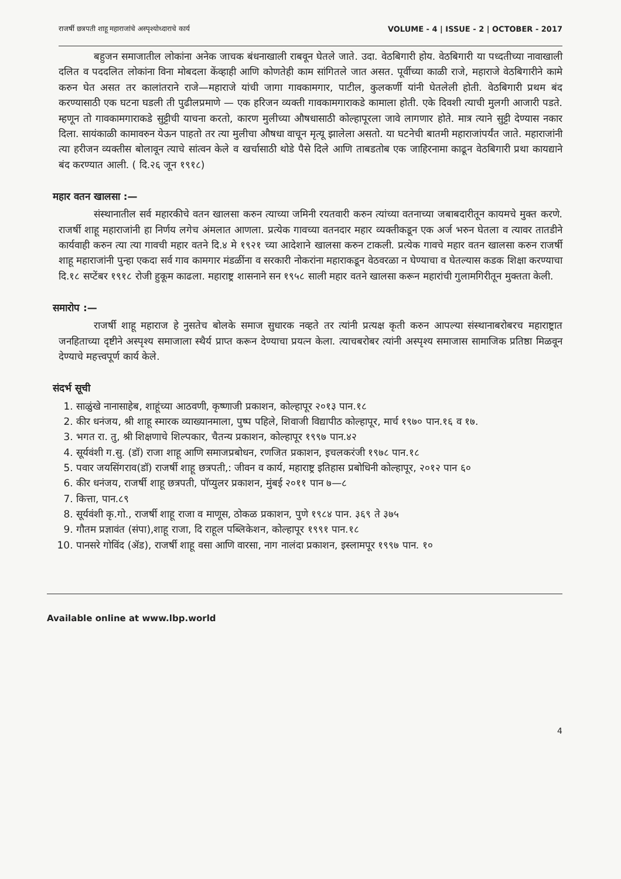राजर्षी छत्रपती शाहू महाराजांचे अस्पृश्योध्दाराचे कार्य VOLUME - 4 | ISSUE - 2 | OCTOBER - 2017
बहुजन समाजातील लोकांना अनेक जाचक बंधनाखाली राबवून घेतले जाते. उदा. वेठबिगारी होय. वेठबिगारी या पध्दतीच्या नावाखाली दलित व पददलित लोकांना विना मोबदला केंव्हाही आणि कोणतेही काम सांगितले जात असत. पूर्वीच्या काळी राजे, महाराजे वेठबिगारीने कामे करुन घेत असत तर कालांतराने राजे—महाराजे यांची जागा गावकामगार, पाटील, कुलकर्णी यांनी घेतलेली होती. वेठबिगारी प्रथम बंद करण्यासाठी एक घटना घडली ती पुढीलप्रमाणे — एक हरिजन व्यक्ती गावकामगाराकडे कामाला होती. एके दिवशी त्याची मुलगी आजारी पडते. म्हणून तो गावकामगाराकडे सुट्टीची याचना करतो, कारण मुलीच्या औषधासाठी कोल्हापूरला जावे लागणार होते. मात्र त्याने सुट्टी देण्यास नकार दिला. सायंकाळी कामावरुन येऊन पाहतो तर त्या मुलीचा औषधा वाचून मृत्यू झालेला असतो. या घटनेची बातमी महाराजांपर्यंत जाते. महाराजांनी त्या हरीजन व्यक्तीस बोलावून त्याचे सांत्वन केले व खर्चासाठी थोडे पैसे दिले आणि ताबडतोब एक जाहिरनामा काढून वेठबिगारी प्रथा कायद्याने बंद करण्यात आली. ( दि.२६ जून १९१८)
महार वतन खालसा :—
संस्थानातील सर्व महारकीचे वतन खालसा करुन त्याच्या जमिनी रयतवारी करुन त्यांच्या वतनाच्या जबाबदारीतून कायमचे मुक्त करणे. राजर्षी शाहू महाराजांनी हा निर्णय लगेच अंमलात आणला. प्रत्येक गावच्या वतनदार महार व्यक्तीकडून एक अर्ज भरुन घेतला व त्यावर तातडीने कार्यवाही करुन त्या त्या गावची महार वतने दि.४ मे १९२१ च्या आदेशाने खालसा करुन टाकली. प्रत्येक गावचे महार वतन खालसा करुन राजर्षी शाहू महाराजांनी पुन्हा एकदा सर्व गाव कामगार मंडळींना व सरकारी नोकरांना महाराकडून वेठवरळा न घेण्याचा व घेतल्यास कडक शिक्षा करण्याचा दि.१८ सप्टेंबर १९१८ रोजी हुकूम काढला. महाराष्ट्र शासनाने सन १९५८ साली महार वतने खालसा करून महारांची गुलामगिरीतून मुक्तता केली.
समारोप :—
राजर्षी शाहू महाराज हे नुसतेच बोलके समाज सुधारक नव्हते तर त्यांनी प्रत्यक्ष कृती करुन आपल्या संस्थानाबरोबरच महाराष्ट्रात जनहिताच्या दृष्टीने अस्पृश्य समाजाला स्थैर्य प्राप्त करून देण्याचा प्रयत्न केला. त्याचबरोबर त्यांनी अस्पृश्य समाजास सामाजिक प्रतिष्ठा मिळवून देण्याचे महत्त्वपूर्ण कार्य केले.
संदर्भ सूची
1. साळुंखे नानासाहेब, शाहूंच्या आठवणी, कृष्णाजी प्रकाशन, कोल्हापूर २०१३ पान.१८
2. कीर धनंजय, श्री शाहू स्मारक व्याख्यानमाला, पुष्प पहिले, शिवाजी विद्यापीठ कोल्हापूर, मार्च १९७० पान.१६ व १७.
3. भगत रा. तु, श्री शिक्षणाचे शिल्पकार, चैतन्य प्रकाशन, कोल्हापूर १९९७ पान.४२
4. सूर्यवंशी ग.सु. (डॉ) राजा शाहू आणि समाजप्रबोधन, रणजित प्रकाशन, इचलकरंजी १९७८ पान.१८
5. पवार जयसिंगराव(डॉ) राजर्षी शाहू छत्रपती,: जीवन व कार्य, महाराष्ट्र इतिहास प्रबोधिनी कोल्हापूर, २०१२ पान ६०
6. कीर धनंजय, राजर्षी शाहू छत्रपती, पॉप्युलर प्रकाशन, मुंबई २०११ पान ७—८
7. कित्ता, पान.८९
8. सूर्यवंशी कृ.गो., राजर्षी शाहू राजा व माणूस, ठोकळ प्रकाशन, पुणे १९८४ पान. ३६९ ते ३७५
9. गौतम प्रज्ञावंत (संपा),शाहू राजा, दि राहूल पब्लिकेशन, कोल्हापूर १९९१ पान.१८
10. पानसरे गोविंद (ॲड), राजर्षी शाहू वसा आणि वारसा, नाग नालंदा प्रकाशन, इस्लामपूर १९९७ पान. १०
Available online at www.lbp.world
4